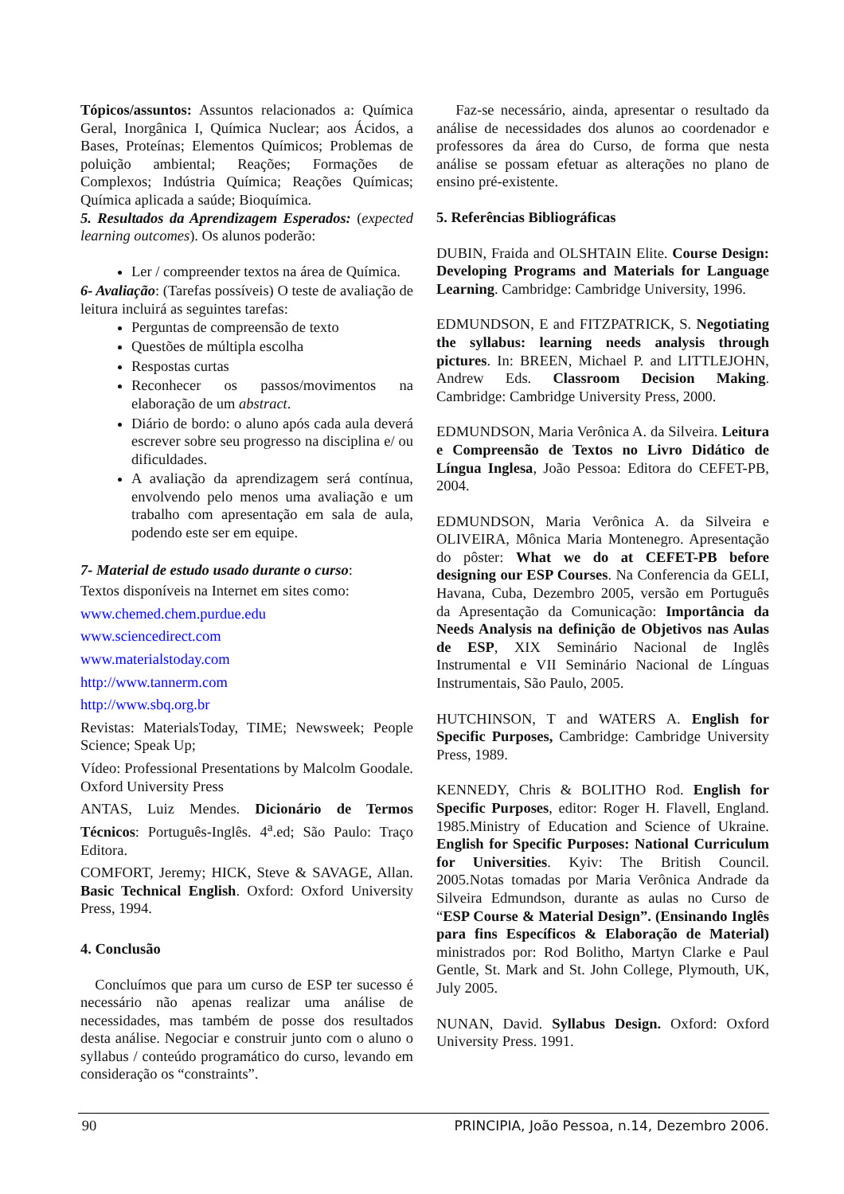Tópicos/assuntos: Assuntos relacionados a: Química Geral, Inorgânica I, Química Nuclear; aos Ácidos, a Bases, Proteínas; Elementos Químicos; Problemas de poluição ambiental; Reações; Formações de Complexos; Indústria Química; Reações Químicas; Química aplicada a saúde; Bioquímica.
5. Resultados da Aprendizagem Esperados: (expected learning outcomes). Os alunos poderão:
Ler / compreender textos na área de Química.
6- Avaliação: (Tarefas possíveis) O teste de avaliação de leitura incluirá as seguintes tarefas:
Perguntas de compreensão de texto
Questões de múltipla escolha
Respostas curtas
Reconhecer os passos/movimentos na elaboração de um abstract.
Diário de bordo: o aluno após cada aula deverá escrever sobre seu progresso na disciplina e/ ou dificuldades.
A avaliação da aprendizagem será contínua, envolvendo pelo menos uma avaliação e um trabalho com apresentação em sala de aula, podendo este ser em equipe.
7- Material de estudo usado durante o curso:
Textos disponíveis na Internet em sites como:
www.chemed.chem.purdue.edu
www.sciencedirect.com
www.materialstoday.com
http://www.tannerm.com
http://www.sbq.org.br
Revistas: MaterialsToday, TIME; Newsweek; People Science; Speak Up;
Vídeo: Professional Presentations by Malcolm Goodale. Oxford University Press
ANTAS, Luiz Mendes. Dicionário de Termos Técnicos: Português-Inglês. 4<sup>a</sup>.ed; São Paulo: Traço Editora.
COMFORT, Jeremy; HICK, Steve & SAVAGE, Allan. Basic Technical English. Oxford: Oxford University Press, 1994.
4. Conclusão
Concluímos que para um curso de ESP ter sucesso é necessário não apenas realizar uma análise de necessidades, mas também de posse dos resultados desta análise. Negociar e construir junto com o aluno o syllabus / conteúdo programático do curso, levando em consideração os “constraints”.
Faz-se necessário, ainda, apresentar o resultado da análise de necessidades dos alunos ao coordenador e professores da área do Curso, de forma que nesta análise se possam efetuar as alterações no plano de ensino pré-existente.
5. Referências Bibliográficas
DUBIN, Fraida and OLSHTAIN Elite. Course Design: Developing Programs and Materials for Language Learning. Cambridge: Cambridge University, 1996.
EDMUNDSON, E and FITZPATRICK, S. Negotiating the syllabus: learning needs analysis through pictures. In: BREEN, Michael P. and LITTLEJOHN, Andrew Eds. Classroom Decision Making. Cambridge: Cambridge University Press, 2000.
EDMUNDSON, Maria Verônica A. da Silveira. Leitura e Compreensão de Textos no Livro Didático de Língua Inglesa, João Pessoa: Editora do CEFET-PB, 2004.
EDMUNDSON, Maria Verônica A. da Silveira e OLIVEIRA, Mônica Maria Montenegro. Apresentação do pôster: What we do at CEFET-PB before designing our ESP Courses. Na Conferencia da GELI, Havana, Cuba, Dezembro 2005, versão em Português da Apresentação da Comunicação: Importância da Needs Analysis na definição de Objetivos nas Aulas de ESP, XIX Seminário Nacional de Inglês Instrumental e VII Seminário Nacional de Línguas Instrumentais, São Paulo, 2005.
HUTCHINSON, T and WATERS A. English for Specific Purposes, Cambridge: Cambridge University Press, 1989.
KENNEDY, Chris & BOLITHO Rod. English for Specific Purposes, editor: Roger H. Flavell, England. 1985.Ministry of Education and Science of Ukraine. English for Specific Purposes: National Curriculum for Universities. Kyiv: The British Council. 2005.Notas tomadas por Maria Verônica Andrade da Silveira Edmundson, durante as aulas no Curso de “ESP Course & Material Design”. (Ensinando Inglês para fins Específicos & Elaboração de Material) ministrados por: Rod Bolitho, Martyn Clarke e Paul Gentle, St. Mark and St. John College, Plymouth, UK, July 2005.
NUNAN, David. Syllabus Design. Oxford: Oxford University Press. 1991.
90 PRINCIPIA, João Pessoa, n.14, Dezembro 2006.